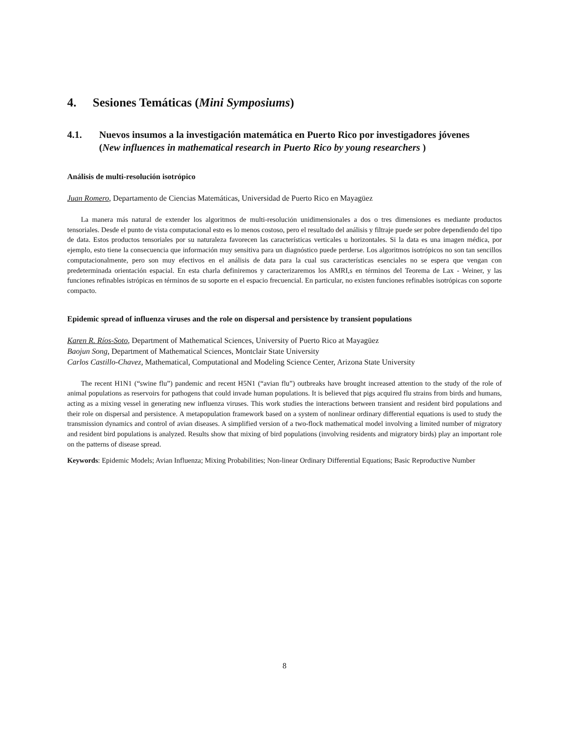4. Sesiones Temáticas (Mini Symposiums)
4.1. Nuevos insumos a la investigación matemática en Puerto Rico por investigadores jóvenes
(New influences in mathematical research in Puerto Rico by young researchers )
Análisis de multi-resolución isotrópico
Juan Romero, Departamento de Ciencias Matemáticas, Universidad de Puerto Rico en Mayagüez
La manera más natural de extender los algoritmos de multi-resolución unidimensionales a dos o tres dimensiones es mediante productos tensoriales. Desde el punto de vista computacional esto es lo menos costoso, pero el resultado del análisis y filtraje puede ser pobre dependiendo del tipo de data. Estos productos tensoriales por su naturaleza favorecen las características verticales u horizontales. Si la data es una imagen médica, por ejemplo, esto tiene la consecuencia que información muy sensitiva para un diagnóstico puede perderse. Los algoritmos isotrópicos no son tan sencillos computacionalmente, pero son muy efectivos en el análisis de data para la cual sus características esenciales no se espera que vengan con predeterminada orientación espacial. En esta charla definiremos y caracterizaremos los AMRI,s en términos del Teorema de Lax - Weiner, y las funciones refinables istrópicas en términos de su soporte en el espacio frecuencial. En particular, no existen funciones refinables isotrópicas con soporte compacto.
Epidemic spread of influenza viruses and the role on dispersal and persistence by transient populations
Karen R. Ríos-Soto, Department of Mathematical Sciences, University of Puerto Rico at Mayagüez
Baojun Song, Department of Mathematical Sciences, Montclair State University
Carlos Castillo-Chavez, Mathematical, Computational and Modeling Science Center, Arizona State University
The recent H1N1 (“swine flu”) pandemic and recent H5N1 (“avian flu”) outbreaks have brought increased attention to the study of the role of animal populations as reservoirs for pathogens that could invade human populations. It is believed that pigs acquired flu strains from birds and humans, acting as a mixing vessel in generating new influenza viruses. This work studies the interactions between transient and resident bird populations and their role on dispersal and persistence. A metapopulation framework based on a system of nonlinear ordinary differential equations is used to study the transmission dynamics and control of avian diseases. A simplified version of a two-flock mathematical model involving a limited number of migratory and resident bird populations is analyzed. Results show that mixing of bird populations (involving residents and migratory birds) play an important role on the patterns of disease spread.
Keywords: Epidemic Models; Avian Influenza; Mixing Probabilities; Non-linear Ordinary Differential Equations; Basic Reproductive Number
8